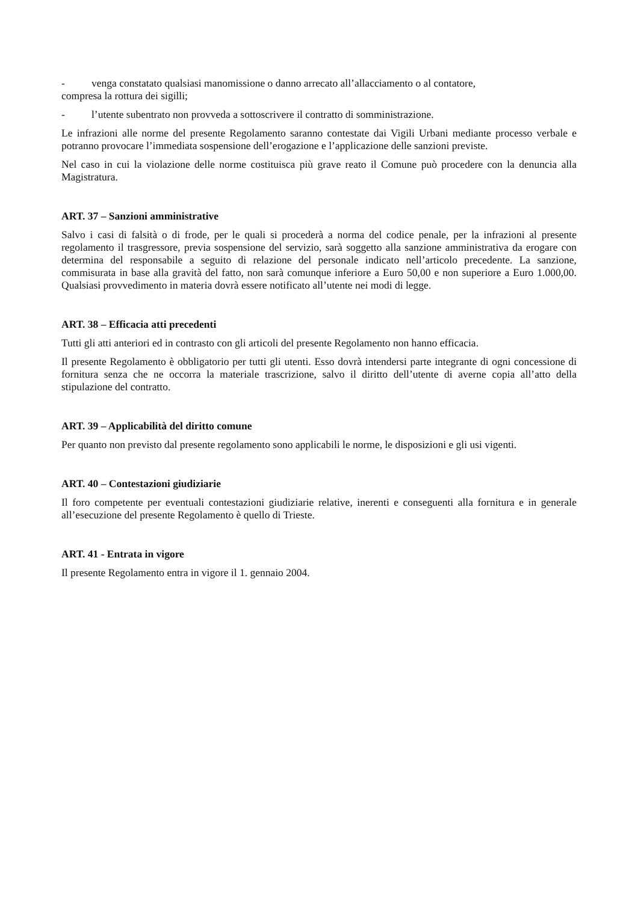- venga constatato qualsiasi manomissione o danno arrecato all’allacciamento o al contatore,
compresa la rottura dei sigilli;
- l’utente subentrato non provveda a sottoscrivere il contratto di somministrazione.
Le infrazioni alle norme del presente Regolamento saranno contestate dai Vigili Urbani mediante processo verbale e potranno provocare l’immediata sospensione dell’erogazione e l’applicazione delle sanzioni previste.
Nel caso in cui la violazione delle norme costituisca più grave reato il Comune può procedere con la denuncia alla Magistratura.
ART. 37 – Sanzioni amministrative
Salvo i casi di falsità o di frode, per le quali si procederà a norma del codice penale, per la infrazioni al presente regolamento il trasgressore, previa sospensione del servizio, sarà soggetto alla sanzione amministrativa da erogare con determina del responsabile a seguito di relazione del personale indicato nell’articolo precedente. La sanzione, commisurata in base alla gravità del fatto, non sarà comunque inferiore a Euro 50,00 e non superiore a Euro 1.000,00. Qualsiasi provvedimento in materia dovrà essere notificato all’utente nei modi di legge.
ART. 38 – Efficacia atti precedenti
Tutti gli atti anteriori ed in contrasto con gli articoli del presente Regolamento non hanno efficacia.
Il presente Regolamento è obbligatorio per tutti gli utenti. Esso dovrà intendersi parte integrante di ogni concessione di fornitura senza che ne occorra la materiale trascrizione, salvo il diritto dell’utente di averne copia all’atto della stipulazione del contratto.
ART. 39 – Applicabilità del diritto comune
Per quanto non previsto dal presente regolamento sono applicabili le norme, le disposizioni e gli usi vigenti.
ART. 40 – Contestazioni giudiziarie
Il foro competente per eventuali contestazioni giudiziarie relative, inerenti e conseguenti alla fornitura e in generale all’esecuzione del presente Regolamento è quello di Trieste.
ART. 41 - Entrata in vigore
Il presente Regolamento entra in vigore il 1. gennaio 2004.